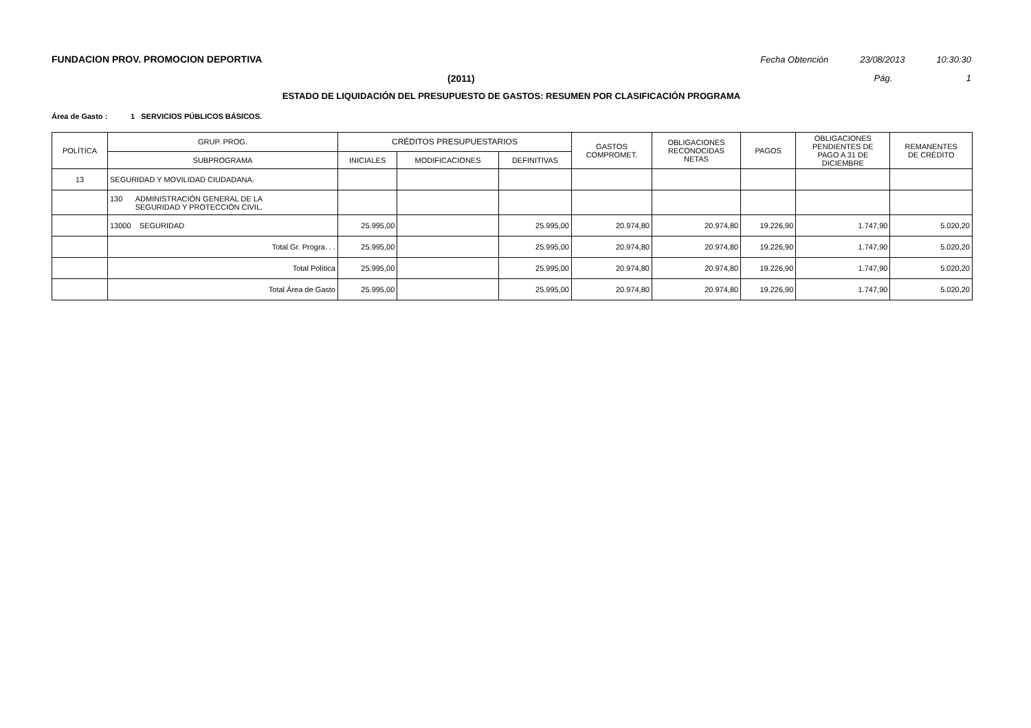FUNDACION PROV. PROMOCION DEPORTIVA Fecha Obtención 23/08/2013 10:30:30
(2011) Pág. 1
ESTADO DE LIQUIDACIÓN DEL PRESUPUESTO DE GASTOS: RESUMEN POR CLASIFICACIÓN PROGRAMA
Área de Gasto : 1 SERVICIOS PÚBLICOS BÁSICOS.
| POLÍTICA | GRUP. PROG. | CRÉDITOS PRESUPUESTARIOS | | | GASTOS COMPROMET. | OBLIGACIONES RECONOCIDAS NETAS | PAGOS | OBLIGACIONES PENDIENTES DE PAGO A 31 DE DICIEMBRE | REMANENTES DE CRÉDITO |
| --- | --- | --- | --- | --- | --- | --- | --- | --- | --- |
| | SUBPROGRAMA | INICIALES | MODIFICACIONES | DEFINITIVAS | | | | | |
| 13 | SEGURIDAD Y MOVILIDAD CIUDADANA. | | | | | | | | |
| | 130 ADMINISTRACIÓN GENERAL DE LA SEGURIDAD Y PROTECCIÓN CIVIL. | | | | | | | | |
| | 13000 SEGURIDAD | 25.995,00 | | 25.995,00 | 20.974,80 | 20.974,80 | 19.226,90 | 1.747,90 | 5.020,20 |
| | Total Gr. Progra. . . | 25.995,00 | | 25.995,00 | 20.974,80 | 20.974,80 | 19.226,90 | 1.747,90 | 5.020,20 |
| | Total Política | 25.995,00 | | 25.995,00 | 20.974,80 | 20.974,80 | 19.226,90 | 1.747,90 | 5.020,20 |
| | Total Área de Gasto | 25.995,00 | | 25.995,00 | 20.974,80 | 20.974,80 | 19.226,90 | 1.747,90 | 5.020,20 |